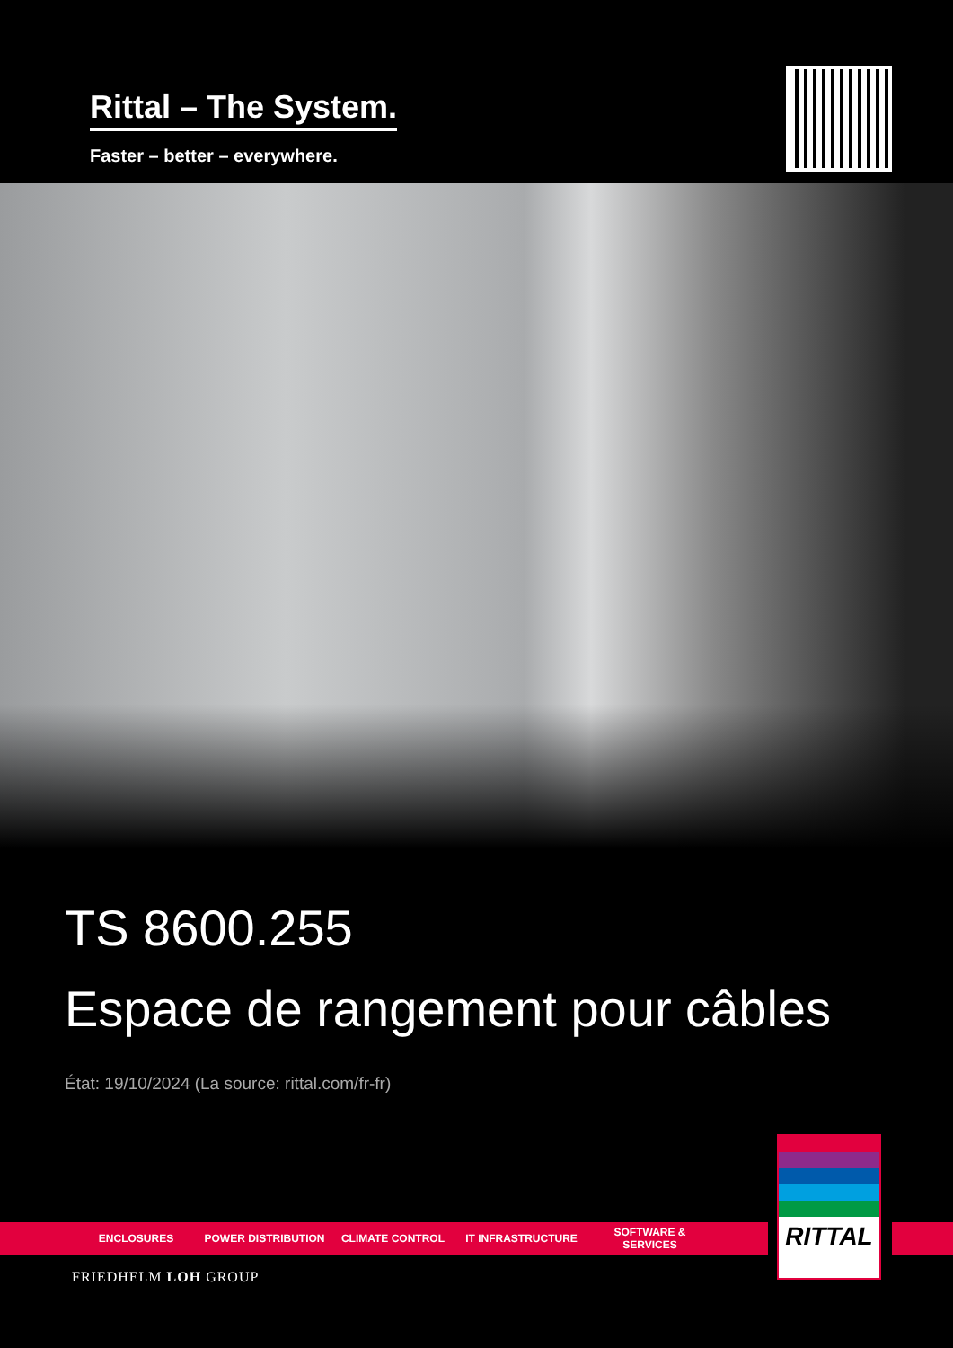Rittal – The System.
Faster – better – everywhere.
TS 8600.255
Espace de rangement pour câbles
État: 19/10/2024 (La source: rittal.com/fr-fr)
ENCLOSURES POWER DISTRIBUTION CLIMATE CONTROL IT INFRASTRUCTURE SOFTWARE & SERVICES
RITTAL
FRIEDHELM LOH GROUP